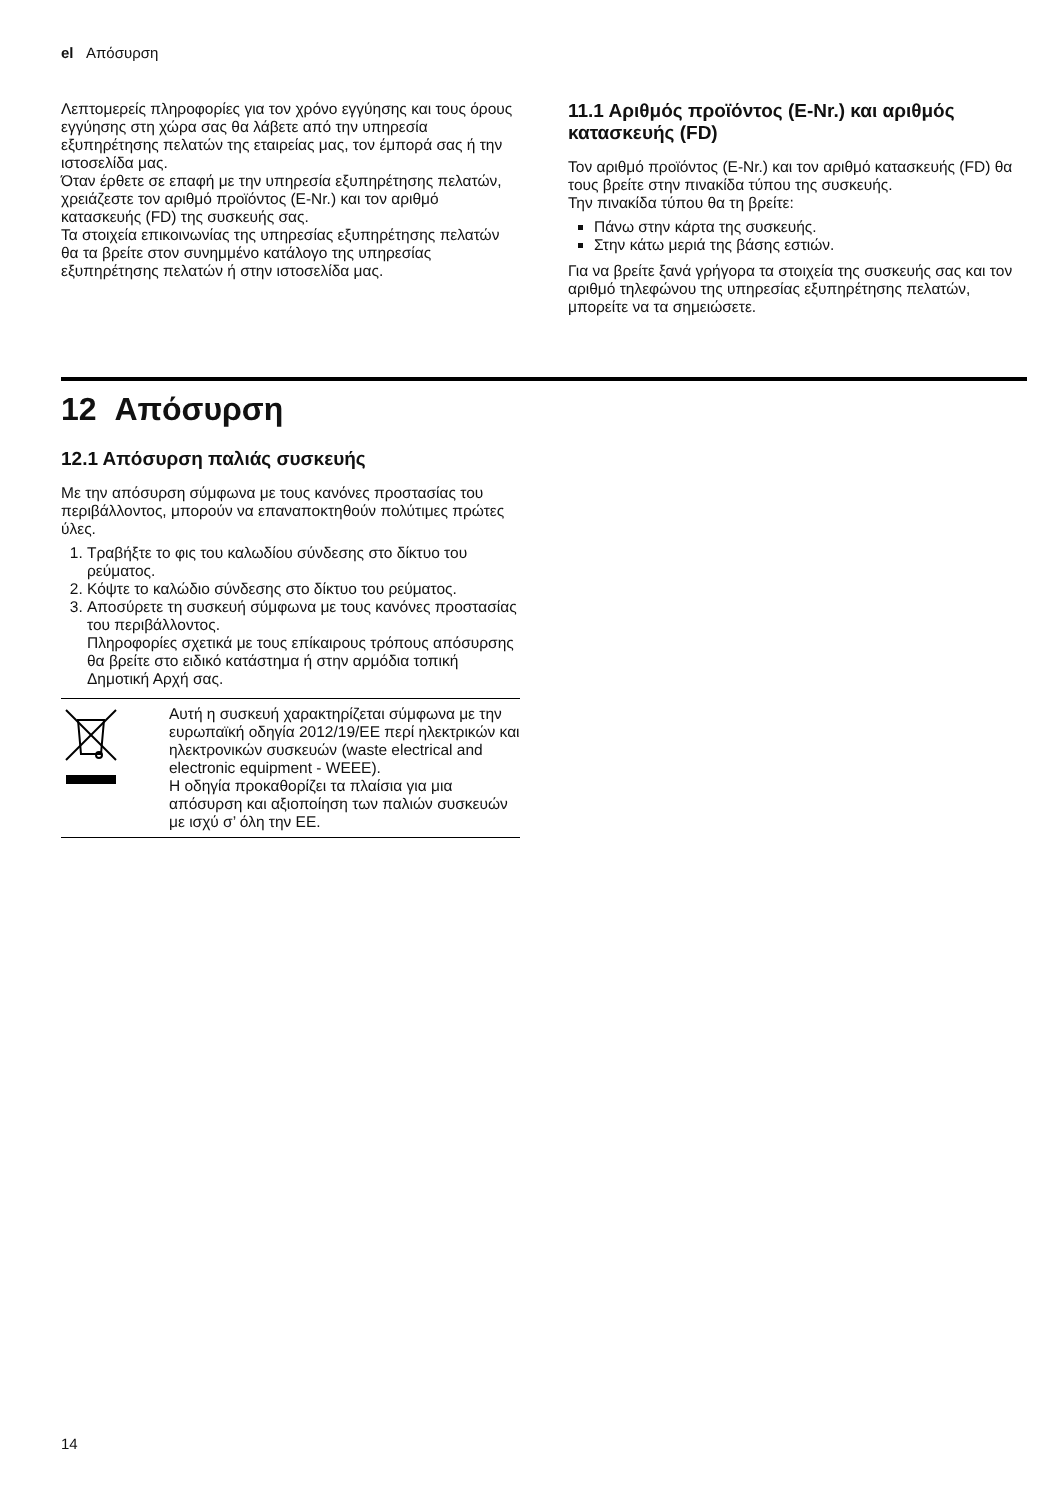el Απόσυρση
Λεπτομερείς πληροφορίες για τον χρόνο εγγύησης και τους όρους εγγύησης στη χώρα σας θα λάβετε από την υπηρεσία εξυπηρέτησης πελατών της εταιρείας μας, τον έμπορά σας ή την ιστοσελίδα μας.
Όταν έρθετε σε επαφή με την υπηρεσία εξυπηρέτησης πελατών, χρειάζεστε τον αριθμό προϊόντος (E-Nr.) και τον αριθμό κατασκευής (FD) της συσκευής σας.
Τα στοιχεία επικοινωνίας της υπηρεσίας εξυπηρέτησης πελατών θα τα βρείτε στον συνημμένο κατάλογο της υπηρεσίας εξυπηρέτησης πελατών ή στην ιστοσελίδα μας.
11.1 Αριθμός προϊόντος (E-Nr.) και αριθμός κατασκευής (FD)
Τον αριθμό προϊόντος (E-Nr.) και τον αριθμό κατασκευής (FD) θα τους βρείτε στην πινακίδα τύπου της συσκευής.
Την πινακίδα τύπου θα τη βρείτε:
Πάνω στην κάρτα της συσκευής.
Στην κάτω μεριά της βάσης εστιών.
Για να βρείτε ξανά γρήγορα τα στοιχεία της συσκευής σας και τον αριθμό τηλεφώνου της υπηρεσίας εξυπηρέτησης πελατών, μπορείτε να τα σημειώσετε.
12 Απόσυρση
12.1 Απόσυρση παλιάς συσκευής
Με την απόσυρση σύμφωνα με τους κανόνες προστασίας του περιβάλλοντος, μπορούν να επαναποκτηθούν πολύτιμες πρώτες ύλες.
1. Τραβήξτε το φις του καλωδίου σύνδεσης στο δίκτυο του ρεύματος.
2. Κόψτε το καλώδιο σύνδεσης στο δίκτυο του ρεύματος.
3. Αποσύρετε τη συσκευή σύμφωνα με τους κανόνες προστασίας του περιβάλλοντος.
Πληροφορίες σχετικά με τους επίκαιρους τρόπους απόσυρσης θα βρείτε στο ειδικό κατάστημα ή στην αρμόδια τοπική Δημοτική Αρχή σας.
| | Αυτή η συσκευή χαρακτηρίζεται σύμφωνα με την ευρωπαϊκή οδηγία 2012/19/ΕΕ περί ηλεκτρικών και ηλεκτρονικών συσκευών (waste electrical and electronic equipment - WEEE). Η οδηγία προκαθορίζει τα πλαίσια για μια απόσυρση και αξιοποίηση των παλιών συσκευών με ισχύ σ’ όλη την ΕΕ. |
14